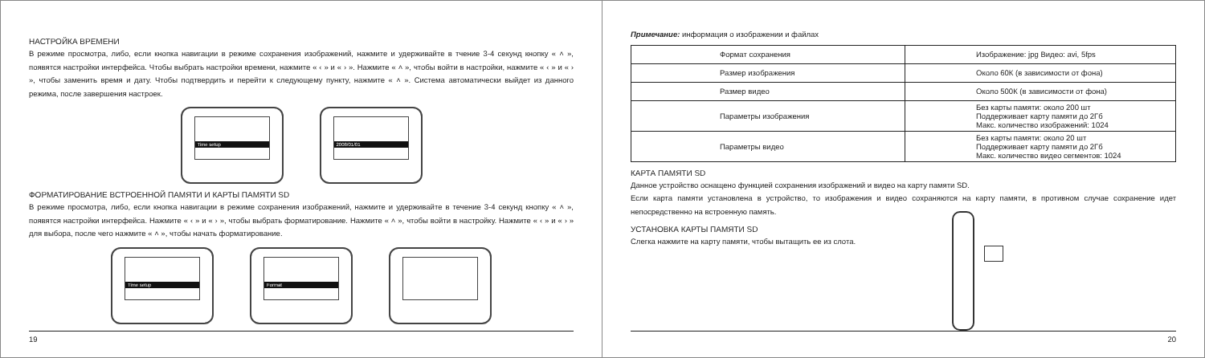НАСТРОЙКА ВРЕМЕНИ
В режиме просмотра, либо, если кнопка навигации в режиме сохранения изображений, нажмите и удерживайте в тчение 3-4 секунд кнопку « ˄ », появятся настройки интерфейса. Чтобы выбрать настройки времени, нажмите « ‹ » и « › ». Нажмите « ˄ », чтобы войти в настройки, нажмите « ‹ » и « › », чтобы заменить время и дату. Чтобы подтвердить и перейти к следующему пункту, нажмите « ˄ ». Система автоматически выйдет из данного режима, после завершения настроек.
Time setup
2008/01/01
ФОРМАТИРОВАНИЕ ВСТРОЕННОЙ ПАМЯТИ И КАРТЫ ПАМЯТИ SD
В режиме просмотра, либо, если кнопка навигации в режиме сохранения изображений, нажмите и удерживайте в течение 3-4 секунд кнопку « ˄ », появятся настройки интерфейса. Нажмите « ‹ » и « › », чтобы выбрать форматирование. Нажмите « ˄ », чтобы войти в настройку. Нажмите « ‹ » и « › » для выбора, после чего нажмите « ˄ », чтобы начать форматирование.
Time setup
Format
19
Примечание: информация о изображении и файлах
| Формат сохранения | Изображение: jpg Видео: avi, 5fps |
| Размер изображения | Около 60К (в зависимости от фона) |
| Размер видео | Около 500К (в зависимости от фона) |
| Параметры изображения | Без карты памяти: около 200 шт Поддерживает карту памяти до 2Гб Макс. количество изображений: 1024 |
| Параметры видео | Без карты памяти: около 20 шт Поддерживает карту памяти до 2Гб Макс. количество видео сегментов: 1024 |
КАРТА ПАМЯТИ SD
Данное устройство оснащено функцией сохранения изображений и видео на карту памяти SD.
Если карта памяти установлена в устройство, то изображения и видео сохраняются на карту памяти, в противном случае сохранение идет непосредственно на встроенную память.
УСТАНОВКА КАРТЫ ПАМЯТИ SD
Слегка нажмите на карту памяти, чтобы вытащить ее из слота.
20